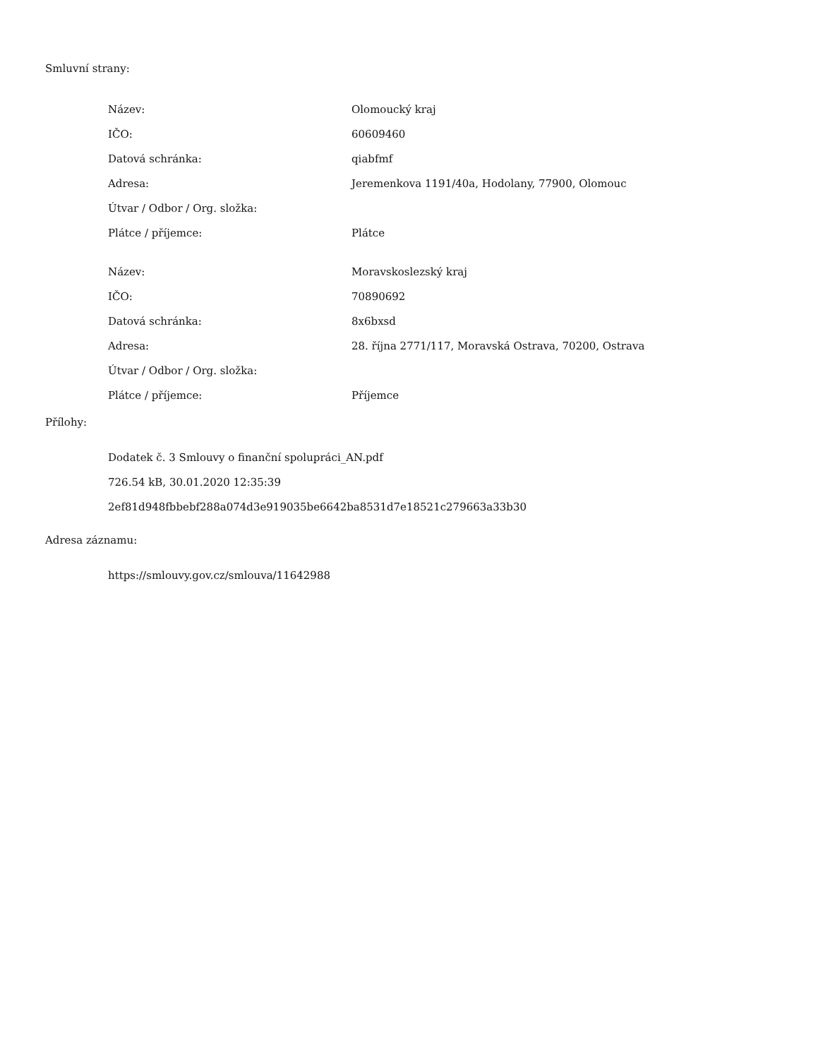Smluvní strany:
| Název: | Olomoucký kraj |
| IČO: | 60609460 |
| Datová schránka: | qiabfmf |
| Adresa: | Jeremenkova 1191/40a, Hodolany, 77900, Olomouc |
| Útvar / Odbor / Org. složka: | |
| Plátce / příjemce: | Plátce |
| Název: | Moravskoslezský kraj |
| IČO: | 70890692 |
| Datová schránka: | 8x6bxsd |
| Adresa: | 28. října 2771/117, Moravská Ostrava, 70200, Ostrava |
| Útvar / Odbor / Org. složka: | |
| Plátce / příjemce: | Příjemce |
Přílohy:
Dodatek č. 3 Smlouvy o finanční spolupráci_AN.pdf
726.54 kB, 30.01.2020 12:35:39
2ef81d948fbbebf288a074d3e919035be6642ba8531d7e18521c279663a33b30
Adresa záznamu:
https://smlouvy.gov.cz/smlouva/11642988